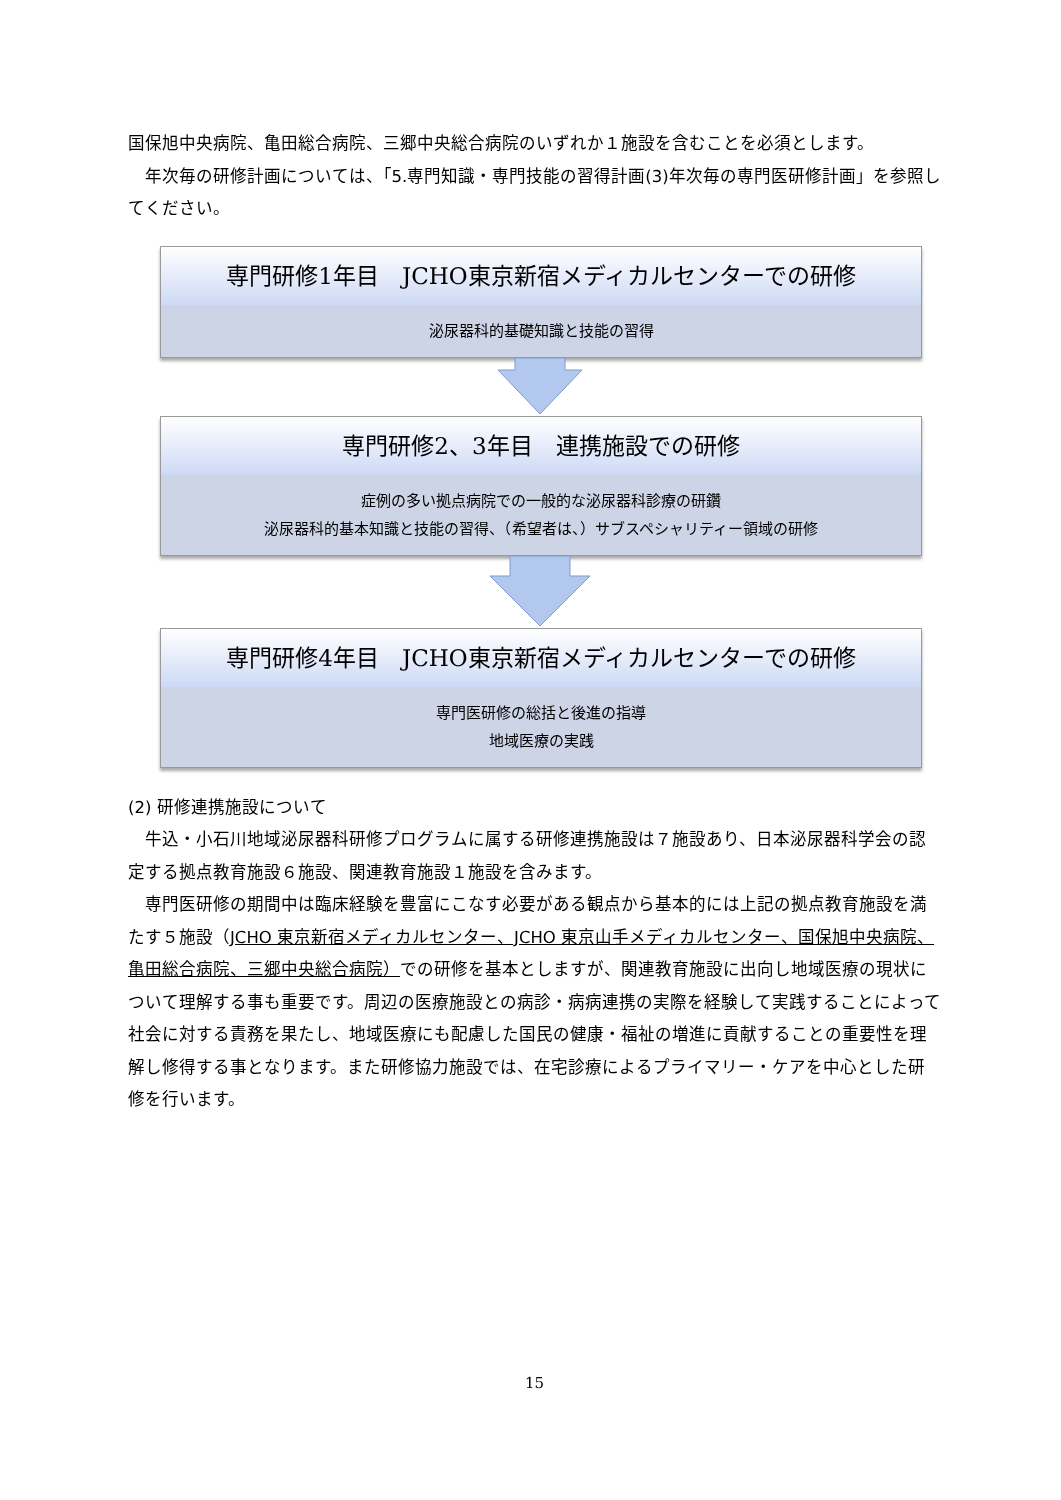国保旭中央病院、亀田総合病院、三郷中央総合病院のいずれか１施設を含むことを必須とします。
年次毎の研修計画については、「5.専門知識・専門技能の習得計画(3)年次毎の専門医研修計画」を参照してください。
専門研修1年目　JCHO東京新宿メディカルセンターでの研修
泌尿器科的基礎知識と技能の習得
専門研修2、3年目　連携施設での研修
症例の多い拠点病院での一般的な泌尿器科診療の研鑽
泌尿器科的基本知識と技能の習得、（希望者は、）サブスペシャリティー領域の研修
専門研修4年目　JCHO東京新宿メディカルセンターでの研修
専門医研修の総括と後進の指導
地域医療の実践
(2) 研修連携施設について
牛込・小石川地域泌尿器科研修プログラムに属する研修連携施設は７施設あり、日本泌尿器科学会の認定する拠点教育施設６施設、関連教育施設１施設を含みます。
専門医研修の期間中は臨床経験を豊富にこなす必要がある観点から基本的には上記の拠点教育施設を満たす５施設（JCHO 東京新宿メディカルセンター、JCHO 東京山手メディカルセンター、国保旭中央病院、亀田総合病院、三郷中央総合病院）での研修を基本としますが、関連教育施設に出向し地域医療の現状について理解する事も重要です。周辺の医療施設との病診・病病連携の実際を経験して実践することによって社会に対する責務を果たし、地域医療にも配慮した国民の健康・福祉の増進に貢献することの重要性を理解し修得する事となります。また研修協力施設では、在宅診療によるプライマリー・ケアを中心とした研修を行います。
15